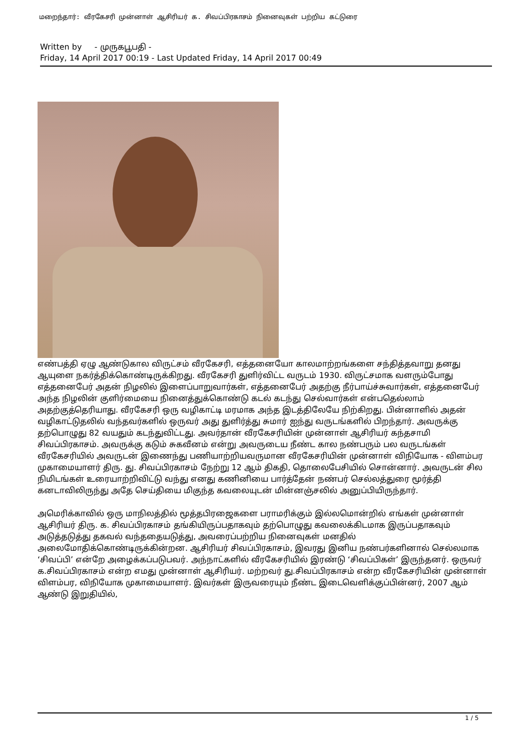மறைந்தார்: வீரகேசரி முன்னாள் ஆசிரியர் க. சிவப்பிரகாசம் நினைவுகள் பற்றிய கட்டுரை
Written by - முருகபூபதி -
Friday, 14 April 2017 00:19 - Last Updated Friday, 14 April 2017 00:49
எண்பத்தி ஏழு ஆண்டுகால விருட்சம் வீரகேசரி, எத்தனையோ காலமாற்றங்களை சந்தித்தவாறு தனது ஆயுளை நகர்த்திக்கொண்டிருக்கிறது. வீரகேசரி துளிர்விட்ட வருடம் 1930. விருட்சமாக வளரும்போது எத்தனைபேர் அதன் நிழலில் இளைப்பாறுவார்கள், எத்தனைபேர் அதற்கு நீர்பாய்ச்சுவார்கள், எத்தனைபேர் அந்த நிழலின் குளிர்மையை நினைத்துக்கொண்டு கடல் கடந்து செல்வார்கள் என்பதெல்லாம் அதற்குத்தெரியாது. வீரகேசரி ஒரு வழிகாட்டி மரமாக அந்த இடத்திலேயே நிற்கிறது. பின்னாளில் அதன் வழிகாட்டுதலில் வந்தவர்களில் ஒருவர் அது துளிர்த்து சுமார் ஐந்து வருடங்களில் பிறந்தார். அவருக்கு தற்பொழுது 82 வயதும் கடந்துவிட்டது. அவர்தான் வீரகேசரியின் முன்னாள் ஆசிரியர் கந்தசாமி சிவப்பிரகாசம். அவருக்கு கடும் சுகவீனம் என்று அவருடைய நீண்ட கால நண்பரும் பல வருடங்கள் வீரகேசரியில் அவருடன் இணைந்து பணியாற்றியவருமான வீரகேசரியின் முன்னாள் விநியோக - விளம்பர முகாமையாளர் திரு. து. சிவப்பிரகாசம் நேற்று 12 ஆம் திகதி, தொலைபேசியில் சொன்னார். அவருடன் சில நிமிடங்கள் உரையாற்றிவிட்டு வந்து எனது கணினியை பார்த்தேன் நண்பர் செல்லத்துரை மூர்த்தி கனடாவிலிருந்து அதே செய்தியை மிகுந்த கவலையுடன் மின்னஞ்சலில் அனுப்பியிருந்தார்.
அமெரிக்காவில் ஒரு மாநிலத்தில் மூத்தபிரஜைகளை பராமரிக்கும் இல்லமொன்றில் எங்கள் முன்னாள் ஆசிரியர் திரு. க. சிவப்பிரகாசம் தங்கியிருப்பதாகவும் தற்பொழுது கவலைக்கிடமாக இருப்பதாகவும் அடுத்தடுத்து தகவல் வந்ததையடுத்து, அவரைப்பற்றிய நினைவுகள் மனதில் அலைமோதிக்கொண்டிருக்கின்றன. ஆசிரியர் சிவப்பிரகாசம், இவரது இனிய நண்பர்களினால் செல்லமாக ‘சிவப்பி’ என்றே அழைக்கப்படுபவர். அந்நாட்களில் வீரகேசரியில் இரண்டு ‘சிவப்பிகள்’ இருந்தனர். ஒருவர் க.சிவப்பிரகாசம் என்ற எமது முன்னாள் ஆசிரியர். மற்றவர் து.சிவப்பிரகாசம் என்ற வீரகேசரியின் முன்னாள் விளம்பர, விநியோக முகாமையாளர். இவர்கள் இருவரையும் நீண்ட இடைவெளிக்குப்பின்னர், 2007 ஆம் ஆண்டு இறுதியில்,
1 / 5